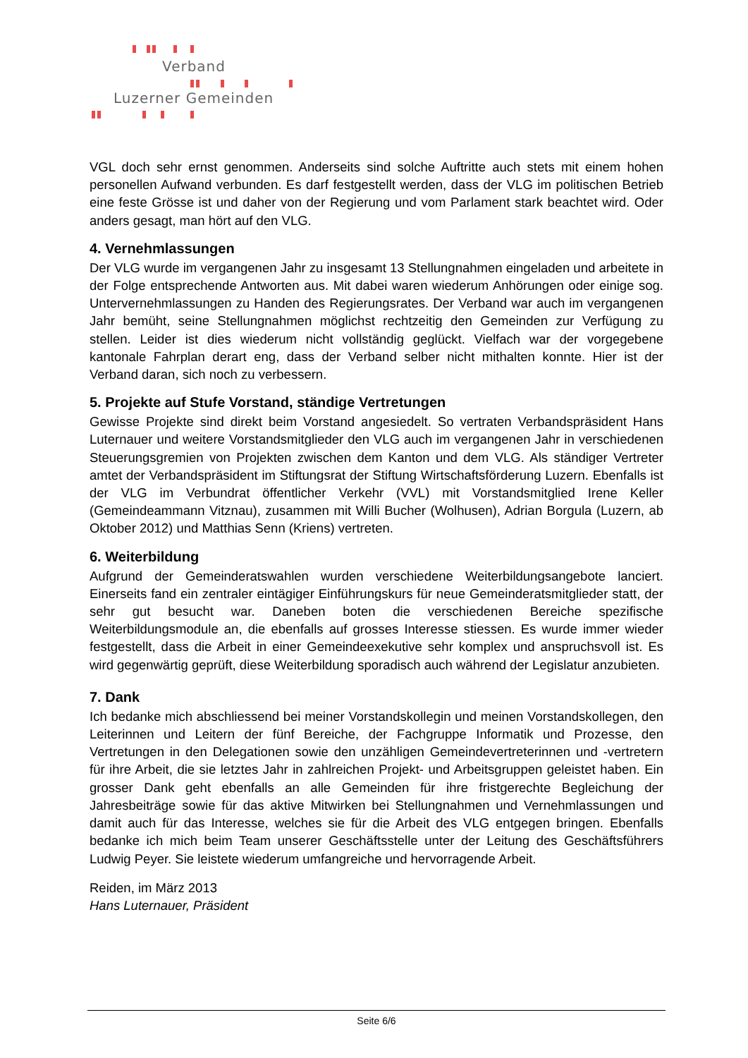Verband
Luzerner Gemeinden
VGL doch sehr ernst genommen. Anderseits sind solche Auftritte auch stets mit einem hohen personellen Aufwand verbunden. Es darf festgestellt werden, dass der VLG im politischen Betrieb eine feste Grösse ist und daher von der Regierung und vom Parlament stark beachtet wird. Oder anders gesagt, man hört auf den VLG.
4. Vernehmlassungen
Der VLG wurde im vergangenen Jahr zu insgesamt 13 Stellungnahmen eingeladen und arbeitete in der Folge entsprechende Antworten aus. Mit dabei waren wiederum Anhörungen oder einige sog. Untervernehmlassungen zu Handen des Regierungsrates. Der Verband war auch im vergangenen Jahr bemüht, seine Stellungnahmen möglichst rechtzeitig den Gemeinden zur Verfügung zu stellen. Leider ist dies wiederum nicht vollständig geglückt. Vielfach war der vorgegebene kantonale Fahrplan derart eng, dass der Verband selber nicht mithalten konnte. Hier ist der Verband daran, sich noch zu verbessern.
5. Projekte auf Stufe Vorstand, ständige Vertretungen
Gewisse Projekte sind direkt beim Vorstand angesiedelt. So vertraten Verbandspräsident Hans Luternauer und weitere Vorstandsmitglieder den VLG auch im vergangenen Jahr in verschiedenen Steuerungsgremien von Projekten zwischen dem Kanton und dem VLG. Als ständiger Vertreter amtet der Verbandspräsident im Stiftungsrat der Stiftung Wirtschaftsförderung Luzern. Ebenfalls ist der VLG im Verbundrat öffentlicher Verkehr (VVL) mit Vorstandsmitglied Irene Keller (Gemeindeammann Vitznau), zusammen mit Willi Bucher (Wolhusen), Adrian Borgula (Luzern, ab Oktober 2012) und Matthias Senn (Kriens) vertreten.
6. Weiterbildung
Aufgrund der Gemeinderatswahlen wurden verschiedene Weiterbildungsangebote lanciert. Einerseits fand ein zentraler eintägiger Einführungskurs für neue Gemeinderatsmitglieder statt, der sehr gut besucht war. Daneben boten die verschiedenen Bereiche spezifische Weiterbildungsmodule an, die ebenfalls auf grosses Interesse stiessen. Es wurde immer wieder festgestellt, dass die Arbeit in einer Gemeindeexekutive sehr komplex und anspruchsvoll ist. Es wird gegenwärtig geprüft, diese Weiterbildung sporadisch auch während der Legislatur anzubieten.
7. Dank
Ich bedanke mich abschliessend bei meiner Vorstandskollegin und meinen Vorstandskollegen, den Leiterinnen und Leitern der fünf Bereiche, der Fachgruppe Informatik und Prozesse, den Vertretungen in den Delegationen sowie den unzähligen Gemeindevertreterinnen und -vertretern für ihre Arbeit, die sie letztes Jahr in zahlreichen Projekt- und Arbeitsgruppen geleistet haben. Ein grosser Dank geht ebenfalls an alle Gemeinden für ihre fristgerechte Begleichung der Jahresbeiträge sowie für das aktive Mitwirken bei Stellungnahmen und Vernehmlassungen und damit auch für das Interesse, welches sie für die Arbeit des VLG entgegen bringen. Ebenfalls bedanke ich mich beim Team unserer Geschäftsstelle unter der Leitung des Geschäftsführers Ludwig Peyer. Sie leistete wiederum umfangreiche und hervorragende Arbeit.
Reiden, im März 2013
Hans Luternauer, Präsident
Seite 6/6